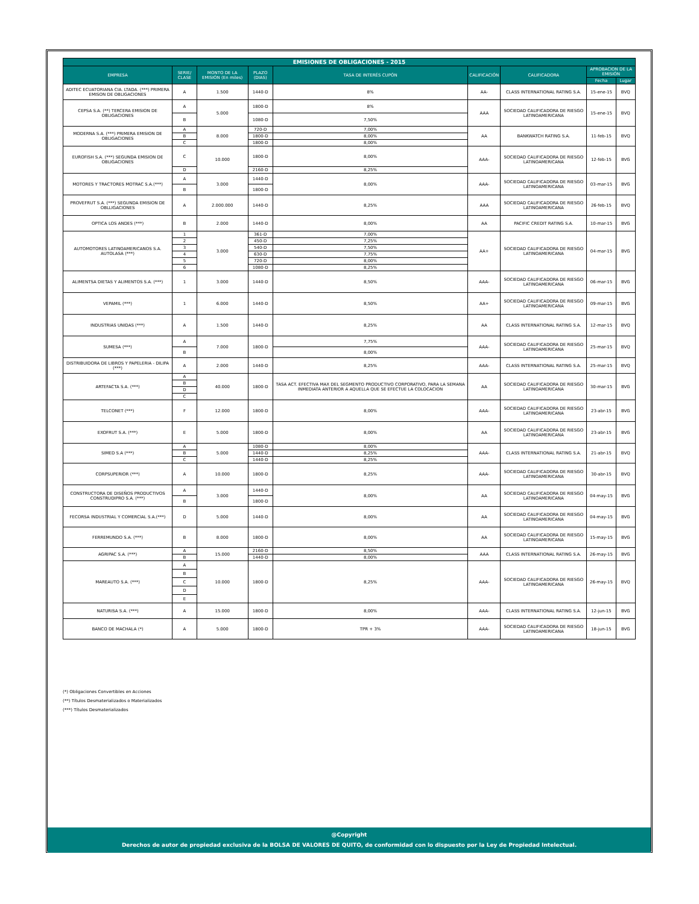| EMISIONES DE OBLIGACIONES - 2015 | | | | | | | | |
| --- | --- | --- | --- | --- | --- | --- | --- | --- |
| EMPRESA | SERIE/ CLASE | MONTO DE LA EMISIÓN (En miles) | PLAZO (DIAS) | TASA DE INTERÉS CUPÓN | CALIFICACIÓN | CALIFICADORA | APROBACION DE LA EMISIÓN | |
| | | | | | | | Fecha | Lugar |
| ADITEC ECUATORIANA CIA. LTADA. (***) PRIMERA EMISON DE OBLIGACIONES | A | 1.500 | 1440-D | 8% | AA- | CLASS INTERNATIONAL RATING S.A. | 15-ene-15 | BVQ |
| CEPSA S.A. (**) TERCERA EMISION DE OBLIGACIONES | A | 5.000 | 1800-D | 8% | AAA | SOCIEDAD CALIFICADORA DE RIESGO LATINOAMERICANA | 15-ene-15 | BVQ |
| | B | | 1080-D | 7,50% | | | | |
| MODERNA S.A. (***) PRIMERA EMISION DE OBLIGACIONES | A | 8.000 | 720-D | 7,00% | AA | BANKWATCH RATING S.A. | 11-feb-15 | BVQ |
| | B | | 1800-D | 8,00% | | | | |
| | C | | 1800-D | 8,00% | | | | |
| EUROFISH S.A. (***) SEGUNDA EMISION DE OBLIGACIONES | C | 10.000 | 1800-D | 8,00% | AAA- | SOCIEDAD CALIFICADORA DE RIESGO LATINOAMERICANA | 12-feb-15 | BVG |
| | D | | 2160-D | 8,25% | | | | |
| MOTORES Y TRACTORES MOTRAC S.A.(***) | A | 3.000 | 1440-D | 8,00% | AAA- | SOCIEDAD CALIFICADORA DE RIESGO LATINOAMERICANA | 03-mar-15 | BVG |
| | B | | 1800-D | | | | | |
| PROVEFRUT S.A. (***) SEGUNDA EMISION DE OBLLIGACIONES | A | 2.000.000 | 1440-D | 8,25% | AAA | SOCIEDAD CALIFICADORA DE RIESGO LATINOAMERICANA | 26-feb-15 | BVQ |
| OPTICA LOS ANDES (***) | B | 2.000 | 1440-D | 8,00% | AA | PACIFIC CREDIT RATING S.A. | 10-mar-15 | BVG |
| AUTOMOTORES LATINOAMERICANOS S.A. AUTOLASA (***) | 1 | 3.000 | 361-D | 7,00% | AA+ | SOCIEDAD CALIFICADORA DE RIESGO LATINOAMERICANA | 04-mar-15 | BVG |
| | 2 | | 450-D | 7,25% | | | | |
| | 3 | | 540-D | 7,50% | | | | |
| | 4 | | 630-D | 7,75% | | | | |
| | 5 | | 720-D | 8,00% | | | | |
| | 6 | | 1080-D | 8,25% | | | | |
| ALIMENTSA DIETAS Y ALIMENTOS S.A. (***) | 1 | 3.000 | 1440-D | 8,50% | AAA- | SOCIEDAD CALIFICADORA DE RIESGO LATINOAMERICANA | 06-mar-15 | BVG |
| VEPAMIL (***) | 1 | 6.000 | 1440-D | 8,50% | AA+ | SOCIEDAD CALIFICADORA DE RIESGO LATINOAMERICANA | 09-mar-15 | BVG |
| INDUSTRIAS UNIDAS (***) | A | 1.500 | 1440-D | 8,25% | AA | CLASS INTERNATIONAL RATING S.A. | 12-mar-15 | BVQ |
| SUMESA (***) | A | 7.000 | 1800-D | 7,75% | AAA- | SOCIEDAD CALIFICADORA DE RIESGO LATINOAMERICANA | 25-mar-15 | BVQ |
| | B | | | 8,00% | | | | |
| DISTRIBUIDORA DE LIBROS Y PAPELERIA - DILIPA (***) | A | 2.000 | 1440-D | 8,25% | AAA- | CLASS INTERNATIONAL RATING S.A. | 25-mar-15 | BVQ |
| ARTEFACTA S.A. (***) | A | 40.000 | 1800-D | TASA ACT. EFECTIVA MAX DEL SEGMENTO PRODUCTIVO CORPORATIVO, PARA LA SEMANA INMEDIATA ANTERIOR A AQUELLA QUE SE EFECTUE LA COLOCACION | AA | SOCIEDAD CALIFICADORA DE RIESGO LATINOAMERICANA | 30-mar-15 | BVG |
| | B | | | | | | | |
| | D | | | | | | | |
| | C | | | | | | | |
| TELCONET (***) | F | 12.000 | 1800-D | 8,00% | AAA- | SOCIEDAD CALIFICADORA DE RIESGO LATINOAMERICANA | 23-abr-15 | BVG |
| EXOFRUT S.A. (***) | E | 5.000 | 1800-D | 8,00% | AA | SOCIEDAD CALIFICADORA DE RIESGO LATINOAMERICANA | 23-abr-15 | BVG |
| SIMED S.A (***) | A | 5.000 | 1080-D | 8,00% | AAA- | CLASS INTERNATIONAL RATING S.A. | 21-abr-15 | BVQ |
| | B | | 1440-D | 8,25% | | | | |
| | C | | 1440-D | 8,25% | | | | |
| CORPSUPERIOR (***) | A | 10.000 | 1800-D | 8,25% | AAA- | SOCIEDAD CALIFICADORA DE RIESGO LATINOAMERICANA | 30-abr-15 | BVQ |
| CONSTRUCTORA DE DISEÑOS PRODUCTIVOS CONSTRUDIPRO S.A. (***) | A | 3.000 | 1440-D | 8,00% | AA | SOCIEDAD CALIFICADORA DE RIESGO LATINOAMERICANA | 04-may-15 | BVG |
| | B | | 1800-D | | | | | |
| FECORSA INDUSTRIAL Y COMERCIAL S.A.(***) | D | 5.000 | 1440-D | 8,00% | AA | SOCIEDAD CALIFICADORA DE RIESGO LATINOAMERICANA | 04-may-15 | BVG |
| FERREMUNDO S.A. (***) | B | 8.000 | 1800-D | 8,00% | AA | SOCIEDAD CALIFICADORA DE RIESGO LATINOAMERICANA | 15-may-15 | BVG |
| AGRIPAC S.A. (***) | A | 15.000 | 2160-D | 8,50% | AAA | CLASS INTERNATIONAL RATING S.A. | 26-may-15 | BVG |
| | B | | 1440-D | 8,00% | | | | |
| MAREAUTO S.A. (***) | A | 10.000 | 1800-D | 8,25% | AAA- | SOCIEDAD CALIFICADORA DE RIESGO LATINOAMERICANA | 26-may-15 | BVQ |
| | B | | | | | | | |
| | C | | | | | | | |
| | D | | | | | | | |
| | E | | | | | | | |
| NATURISA S.A. (***) | A | 15.000 | 1800-D | 8,00% | AAA- | CLASS INTERNATIONAL RATING S.A. | 12-jun-15 | BVG |
| BANCO DE MACHALA (*) | A | 5.000 | 1800-D | TPR + 3% | AAA- | SOCIEDAD CALIFICADORA DE RIESGO LATINOAMERICANA | 18-jun-15 | BVG |
(*) Obligaciones Convertibles en Acciones
(**) Títulos Desmaterializados o Materializados
(***) Títulos Desmaterializados
@Copyright
Derechos de autor de propiedad exclusiva de la BOLSA DE VALORES DE QUITO, de conformidad con lo dispuesto por la Ley de Propiedad Intelectual.